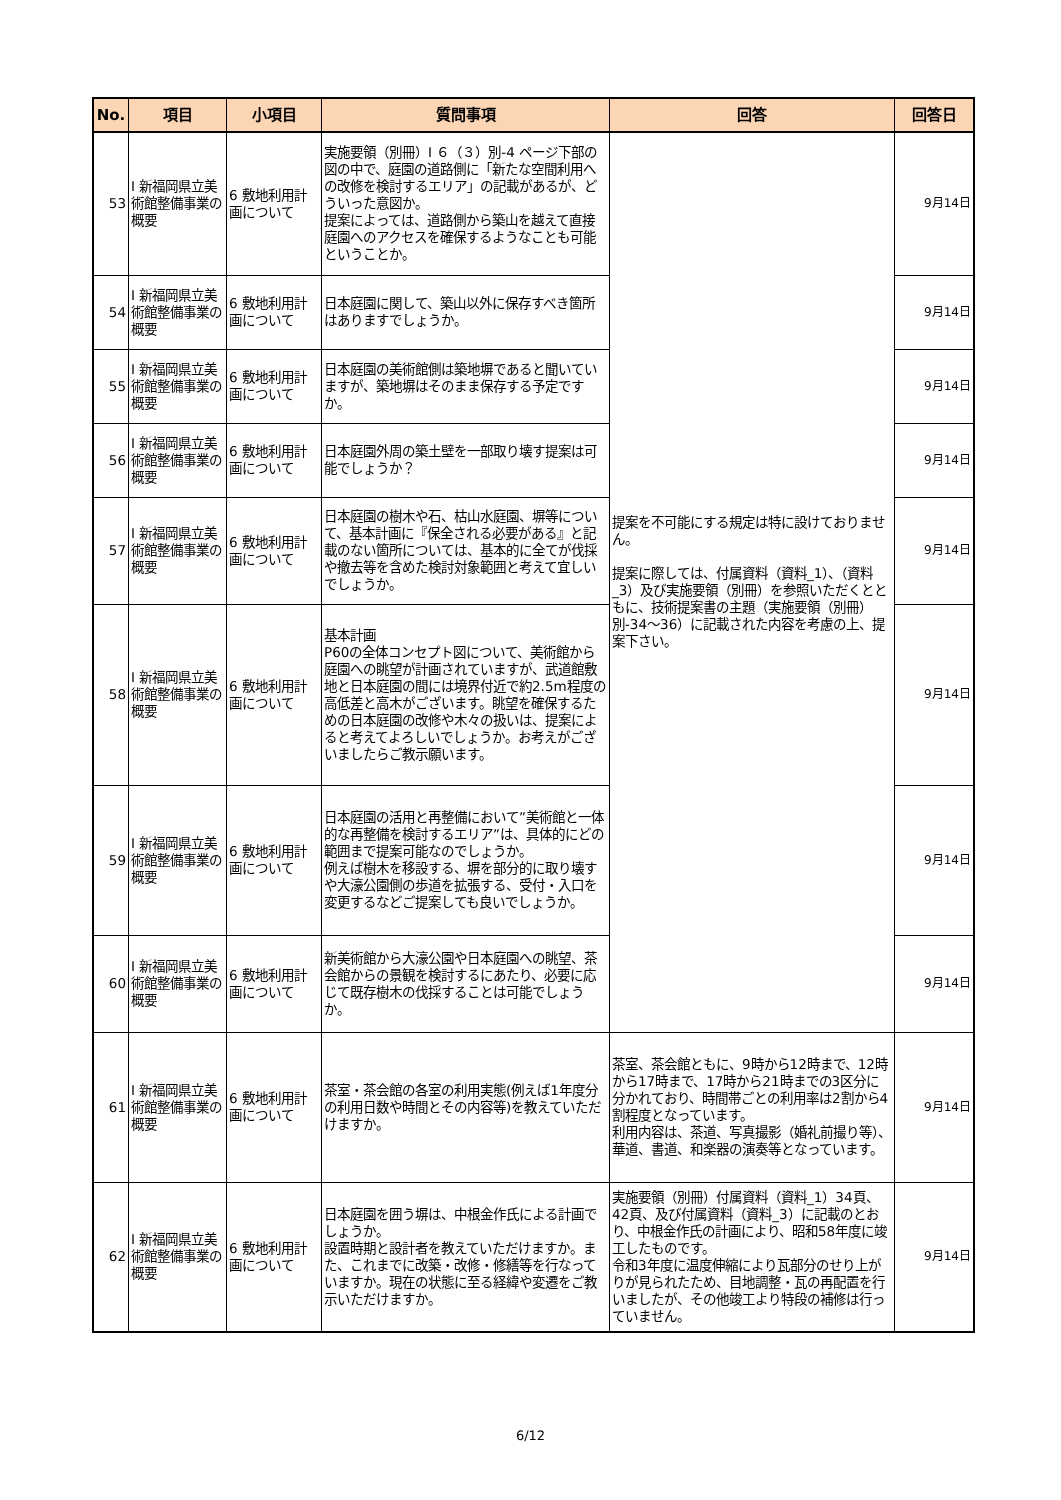| No. | 項目 | 小項目 | 質問事項 | 回答 | 回答日 |
| --- | --- | --- | --- | --- | --- |
| 53 | Ⅰ 新福岡県立美術館整備事業の概要 | 6 敷地利用計画について | 実施要領（別冊）Ⅰ ６（３）別-4 ページ下部の図の中で、庭園の道路側に「新たな空間利用への改修を検討するエリア」の記載があるが、どういった意図か。 提案によっては、道路側から築山を越えて直接庭園へのアクセスを確保するようなことも可能ということか。 | 提案を不可能にする規定は特に設けておりません。 提案に際しては、付属資料（資料_1）、（資料_3）及び実施要領（別冊）を参照いただくとともに、技術提案書の主題（実施要領（別冊）別-34～36）に記載された内容を考慮の上、提案下さい。 | 9月14日 |
| 54 | Ⅰ 新福岡県立美術館整備事業の概要 | 6 敷地利用計画について | 日本庭園に関して、築山以外に保存すべき箇所はありますでしょうか。 | | 9月14日 |
| 55 | Ⅰ 新福岡県立美術館整備事業の概要 | 6 敷地利用計画について | 日本庭園の美術館側は築地塀であると聞いていますが、築地塀はそのまま保存する予定ですか。 | | 9月14日 |
| 56 | Ⅰ 新福岡県立美術館整備事業の概要 | 6 敷地利用計画について | 日本庭園外周の築土壁を一部取り壊す提案は可能でしょうか？ | | 9月14日 |
| 57 | Ⅰ 新福岡県立美術館整備事業の概要 | 6 敷地利用計画について | 日本庭園の樹木や石、枯山水庭園、塀等について、基本計画に『保全される必要がある』と記載のない箇所については、基本的に全てが伐採や撤去等を含めた検討対象範囲と考えて宜しいでしょうか。 | | 9月14日 |
| 58 | Ⅰ 新福岡県立美術館整備事業の概要 | 6 敷地利用計画について | 基本計画 P60の全体コンセプト図について、美術館から庭園への眺望が計画されていますが、武道館敷地と日本庭園の間には境界付近で約2.5m程度の高低差と高木がございます。眺望を確保するための日本庭園の改修や木々の扱いは、提案によると考えてよろしいでしょうか。お考えがございましたらご教示願います。 | | 9月14日 |
| 59 | Ⅰ 新福岡県立美術館整備事業の概要 | 6 敷地利用計画について | 日本庭園の活用と再整備において”美術館と一体的な再整備を検討するエリア”は、具体的にどの範囲まで提案可能なのでしょうか。 例えば樹木を移設する、塀を部分的に取り壊すや大濠公園側の歩道を拡張する、受付・入口を変更するなどご提案しても良いでしょうか。 | | 9月14日 |
| 60 | Ⅰ 新福岡県立美術館整備事業の概要 | 6 敷地利用計画について | 新美術館から大濠公園や日本庭園への眺望、茶会館からの景観を検討するにあたり、必要に応じて既存樹木の伐採することは可能でしょうか。 | | 9月14日 |
| 61 | Ⅰ 新福岡県立美術館整備事業の概要 | 6 敷地利用計画について | 茶室・茶会館の各室の利用実態(例えば1年度分の利用日数や時間とその内容等)を教えていただけますか。 | 茶室、茶会館ともに、9時から12時まで、12時から17時まで、17時から21時までの3区分に分かれており、時間帯ごとの利用率は2割から4割程度となっています。 利用内容は、茶道、写真撮影（婚礼前撮り等）、華道、書道、和楽器の演奏等となっています。 | 9月14日 |
| 62 | Ⅰ 新福岡県立美術館整備事業の概要 | 6 敷地利用計画について | 日本庭園を囲う塀は、中根金作氏による計画でしょうか。 設置時期と設計者を教えていただけますか。また、これまでに改築・改修・修繕等を行なっていますか。現在の状態に至る経緯や変遷をご教示いただけますか。 | 実施要領（別冊）付属資料（資料_1）34頁、42頁、及び付属資料（資料_3）に記載のとおり、中根金作氏の計画により、昭和58年度に竣工したものです。 令和3年度に温度伸縮により瓦部分のせり上がりが見られたため、目地調整・瓦の再配置を行いましたが、その他竣工より特段の補修は行っていません。 | 9月14日 |
6/12